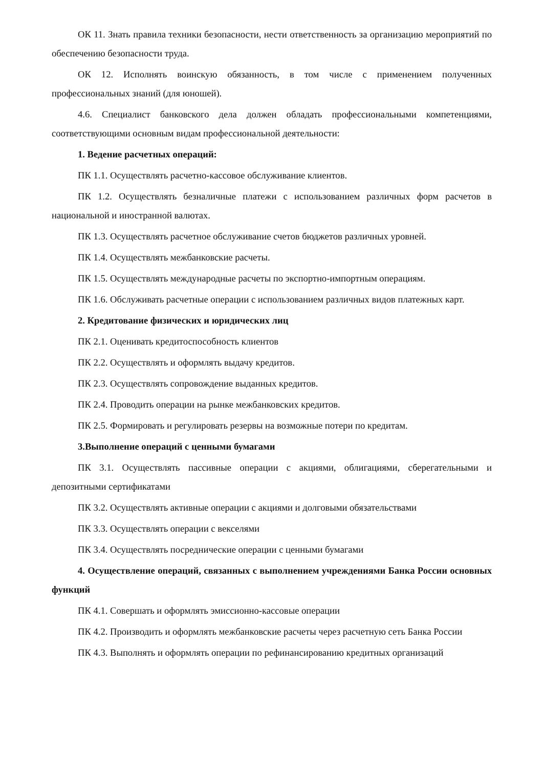ОК 11. Знать правила техники безопасности, нести ответственность за организацию мероприятий по обеспечению безопасности труда.
ОК 12. Исполнять воинскую обязанность, в том числе с применением полученных профессиональных знаний (для юношей).
4.6. Специалист банковского дела должен обладать профессиональными компетенциями, соответствующими основным видам профессиональной деятельности:
1. Ведение расчетных операций:
ПК 1.1. Осуществлять расчетно-кассовое обслуживание клиентов.
ПК 1.2. Осуществлять безналичные платежи с использованием различных форм расчетов в национальной и иностранной валютах.
ПК 1.3. Осуществлять расчетное обслуживание счетов бюджетов различных уровней.
ПК 1.4. Осуществлять межбанковские расчеты.
ПК 1.5. Осуществлять международные расчеты по экспортно-импортным операциям.
ПК 1.6. Обслуживать расчетные операции с использованием различных видов платежных карт.
2. Кредитование физических и юридических лиц
ПК 2.1. Оценивать кредитоспособность клиентов
ПК 2.2. Осуществлять и оформлять выдачу кредитов.
ПК 2.3. Осуществлять сопровождение выданных кредитов.
ПК 2.4. Проводить операции на рынке межбанковских кредитов.
ПК 2.5. Формировать и регулировать резервы на возможные потери по кредитам.
3.Выполнение операций с ценными бумагами
ПК 3.1. Осуществлять пассивные операции с акциями, облигациями, сберегательными и депозитными сертификатами
ПК 3.2. Осуществлять активные операции с акциями и долговыми обязательствами
ПК 3.3. Осуществлять операции с векселями
ПК 3.4. Осуществлять посреднические операции с ценными бумагами
4. Осуществление операций, связанных с выполнением учреждениями Банка России основных функций
ПК 4.1. Совершать и оформлять эмиссионно-кассовые операции
ПК 4.2. Производить и оформлять межбанковские расчеты через расчетную сеть Банка России
ПК 4.3. Выполнять и оформлять операции по рефинансированию кредитных организаций